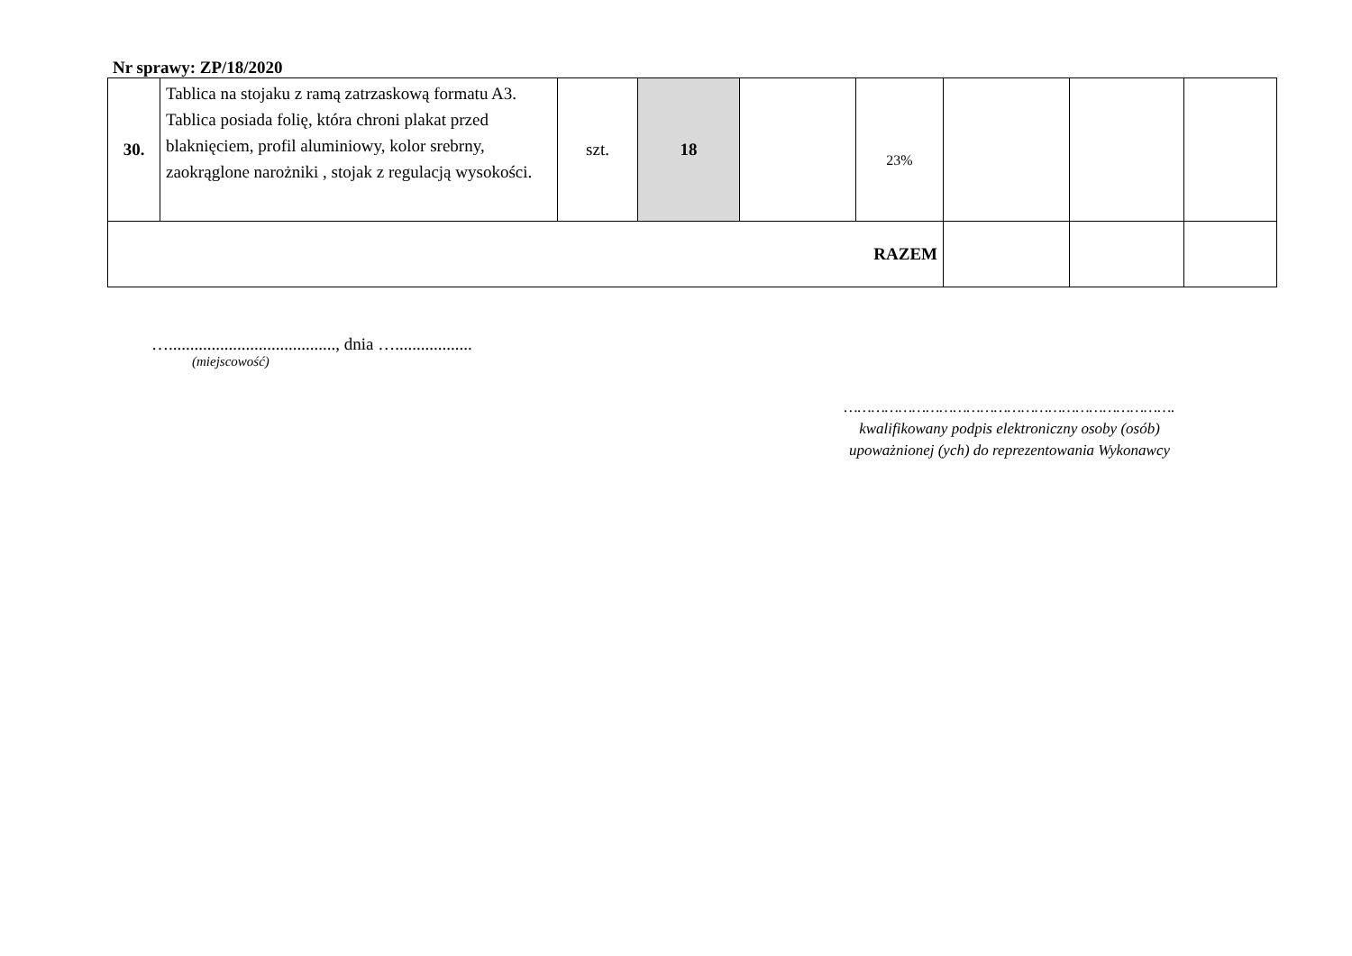Nr sprawy: ZP/18/2020
| 30. | Tablica na stojaku z ramą zatrzaskową formatu A3. Tablica posiada folię, która chroni plakat przed blaknięciem, profil aluminiowy, kolor srebrny, zaokrąglone narożniki , stojak z regulacją wysokości. | szt. | 18 | | 23% | | | |
| RAZEM | | | | | | | | |
…......................................., dnia …..................
(miejscowość)
……………………………………………………………….
kwalifikowany podpis elektroniczny osoby (osób)
upoważnionej (ych) do reprezentowania Wykonawcy